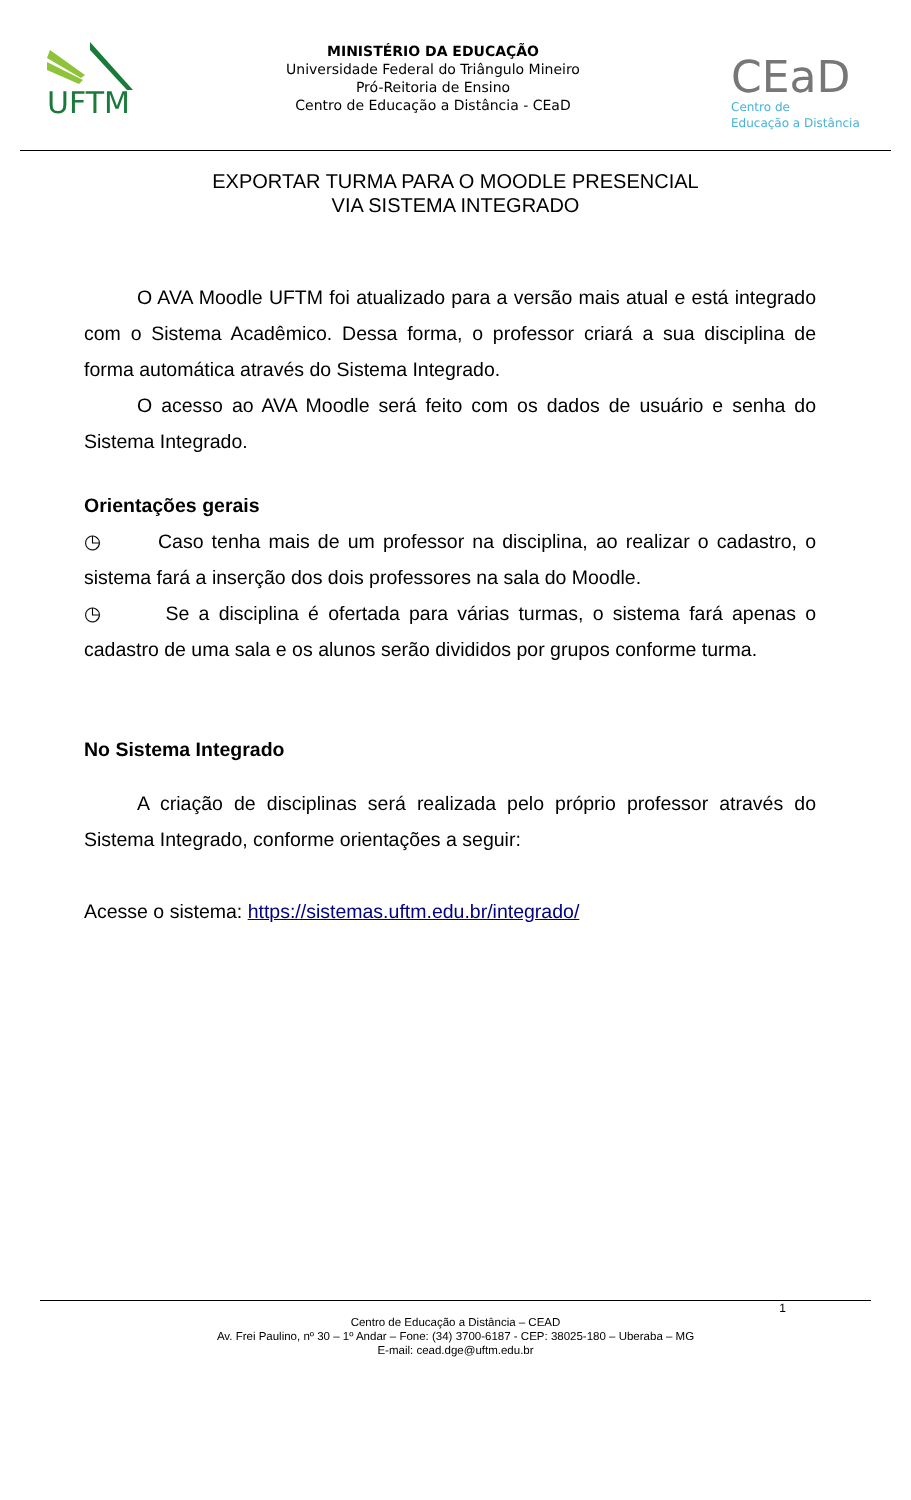UFTM
MINISTÉRIO DA EDUCAÇÃO
Universidade Federal do Triângulo Mineiro
Pró-Reitoria de Ensino
Centro de Educação a Distância - CEaD
CEaD
Centro de
Educação a Distância
EXPORTAR TURMA PARA O MOODLE PRESENCIAL
VIA SISTEMA INTEGRADO
O AVA Moodle UFTM foi atualizado para a versão mais atual e está integrado com o Sistema Acadêmico. Dessa forma, o professor criará a sua disciplina de forma automática através do Sistema Integrado.
O acesso ao AVA Moodle será feito com os dados de usuário e senha do Sistema Integrado.
Orientações gerais
◷ Caso tenha mais de um professor na disciplina, ao realizar o cadastro, o sistema fará a inserção dos dois professores na sala do Moodle.
◷ Se a disciplina é ofertada para várias turmas, o sistema fará apenas o cadastro de uma sala e os alunos serão divididos por grupos conforme turma.
No Sistema Integrado
A criação de disciplinas será realizada pelo próprio professor através do Sistema Integrado, conforme orientações a seguir:
Acesse o sistema: https://sistemas.uftm.edu.br/integrado/
1
Centro de Educação a Distância – CEAD
Av. Frei Paulino, nº 30 – 1º Andar – Fone: (34) 3700-6187 - CEP: 38025-180 – Uberaba – MG
E-mail: cead.dge@uftm.edu.br